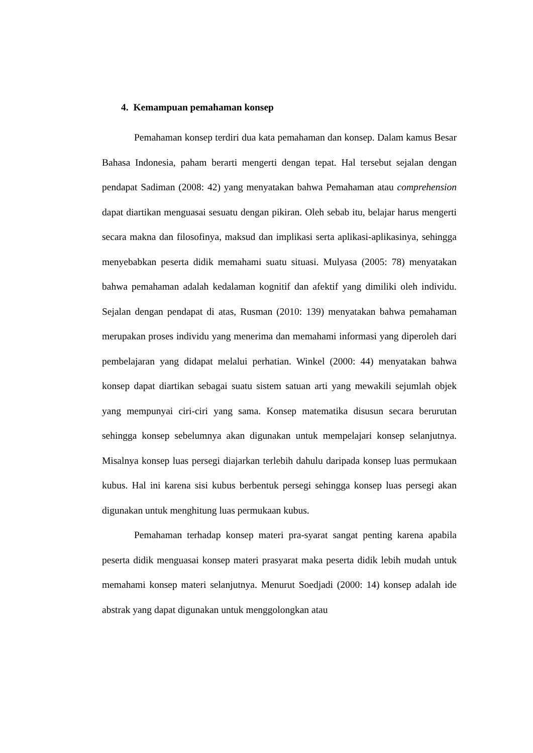4. Kemampuan pemahaman konsep
Pemahaman konsep terdiri dua kata pemahaman dan konsep. Dalam kamus Besar Bahasa Indonesia, paham berarti mengerti dengan tepat. Hal tersebut sejalan dengan pendapat Sadiman (2008: 42) yang menyatakan bahwa Pemahaman atau comprehension dapat diartikan menguasai sesuatu dengan pikiran. Oleh sebab itu, belajar harus mengerti secara makna dan filosofinya, maksud dan implikasi serta aplikasi-aplikasinya, sehingga menyebabkan peserta didik memahami suatu situasi. Mulyasa (2005: 78) menyatakan bahwa pemahaman adalah kedalaman kognitif dan afektif yang dimiliki oleh individu. Sejalan dengan pendapat di atas, Rusman (2010: 139) menyatakan bahwa pemahaman merupakan proses individu yang menerima dan memahami informasi yang diperoleh dari pembelajaran yang didapat melalui perhatian. Winkel (2000: 44) menyatakan bahwa konsep dapat diartikan sebagai suatu sistem satuan arti yang mewakili sejumlah objek yang mempunyai ciri-ciri yang sama. Konsep matematika disusun secara berurutan sehingga konsep sebelumnya akan digunakan untuk mempelajari konsep selanjutnya. Misalnya konsep luas persegi diajarkan terlebih dahulu daripada konsep luas permukaan kubus. Hal ini karena sisi kubus berbentuk persegi sehingga konsep luas persegi akan digunakan untuk menghitung luas permukaan kubus.
Pemahaman terhadap konsep materi pra-syarat sangat penting karena apabila peserta didik menguasai konsep materi prasyarat maka peserta didik lebih mudah untuk memahami konsep materi selanjutnya. Menurut Soedjadi (2000: 14) konsep adalah ide abstrak yang dapat digunakan untuk menggolongkan atau